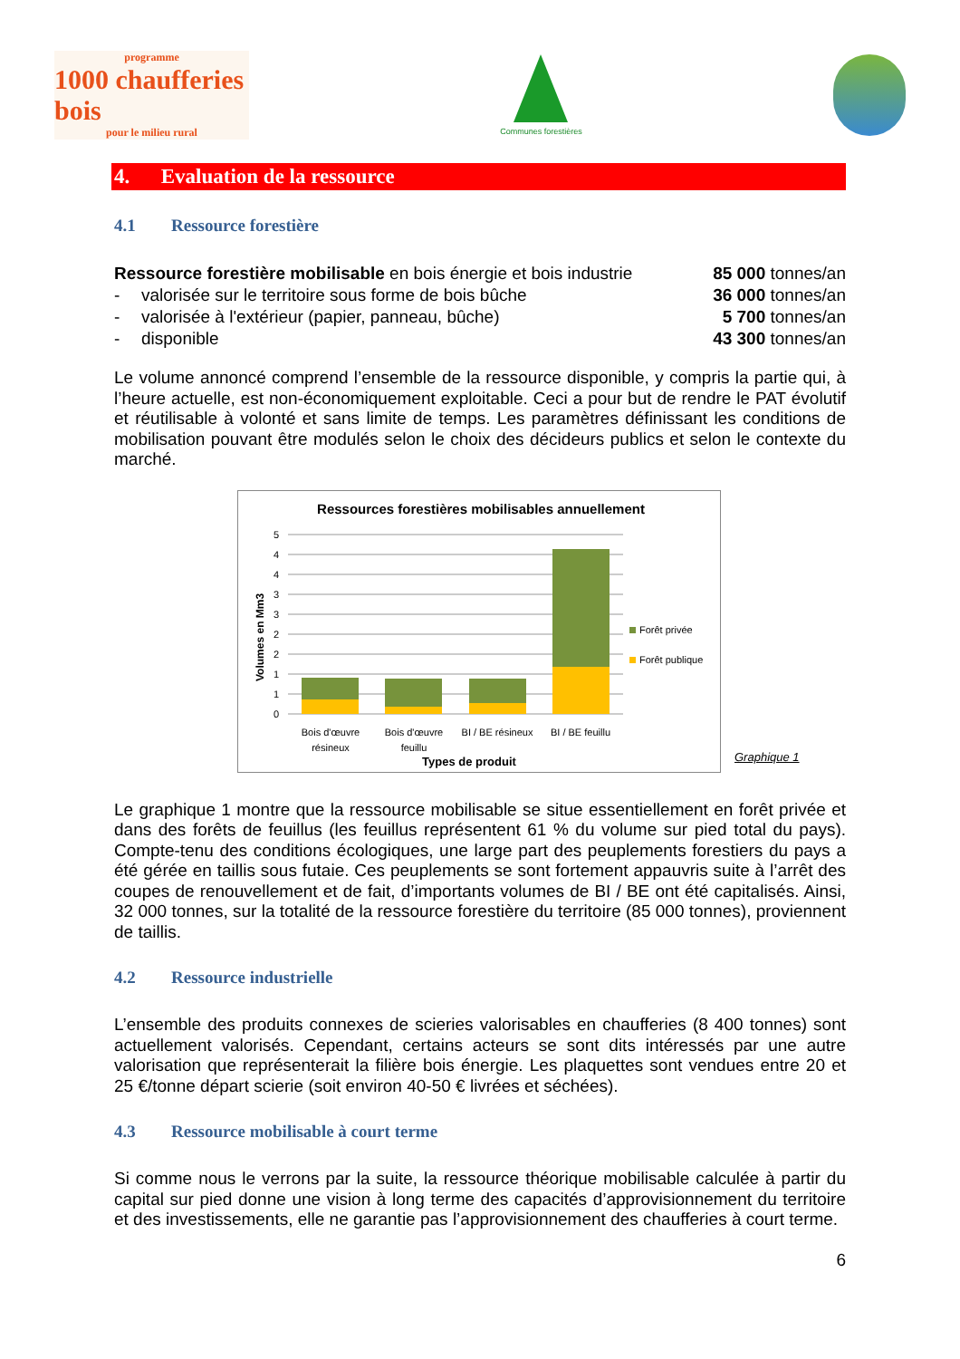programme
1000 chaufferies bois
pour le milieu rural
Communes forestières
4. Evaluation de la ressource
4.1 Ressource forestière
| Ressource forestière mobilisable en bois énergie et bois industrie | | 85 000 tonnes/an |
| - | valorisée sur le territoire sous forme de bois bûche | 36 000 tonnes/an |
| - | valorisée à l'extérieur (papier, panneau, bûche) | 5 700 tonnes/an |
| - | disponible | 43 300 tonnes/an |
Le volume annoncé comprend l’ensemble de la ressource disponible, y compris la partie qui, à l’heure actuelle, est non-économiquement exploitable. Ceci a pour but de rendre le PAT évolutif et réutilisable à volonté et sans limite de temps. Les paramètres définissant les conditions de mobilisation pouvant être modulés selon le choix des décideurs publics et selon le contexte du marché.
Ressources forestières mobilisables annuellement
Volumes en Mm3
5
4
4
3
3
2
2
1
1
0
Forêt privée
Forêt publique
Bois d'œuvre
résineux
Bois d'œuvre
feuillu
BI / BE résineux
BI / BE feuillu
Types de produit
Graphique 1
Le graphique 1 montre que la ressource mobilisable se situe essentiellement en forêt privée et dans des forêts de feuillus (les feuillus représentent 61 % du volume sur pied total du pays). Compte-tenu des conditions écologiques, une large part des peuplements forestiers du pays a été gérée en taillis sous futaie. Ces peuplements se sont fortement appauvris suite à l’arrêt des coupes de renouvellement et de fait, d’importants volumes de BI / BE ont été capitalisés. Ainsi, 32 000 tonnes, sur la totalité de la ressource forestière du territoire (85 000 tonnes), proviennent de taillis.
4.2 Ressource industrielle
L’ensemble des produits connexes de scieries valorisables en chaufferies (8 400 tonnes) sont actuellement valorisés. Cependant, certains acteurs se sont dits intéressés par une autre valorisation que représenterait la filière bois énergie. Les plaquettes sont vendues entre 20 et 25 €/tonne départ scierie (soit environ 40-50 € livrées et séchées).
4.3 Ressource mobilisable à court terme
Si comme nous le verrons par la suite, la ressource théorique mobilisable calculée à partir du capital sur pied donne une vision à long terme des capacités d’approvisionnement du territoire et des investissements, elle ne garantie pas l’approvisionnement des chaufferies à court terme.
6